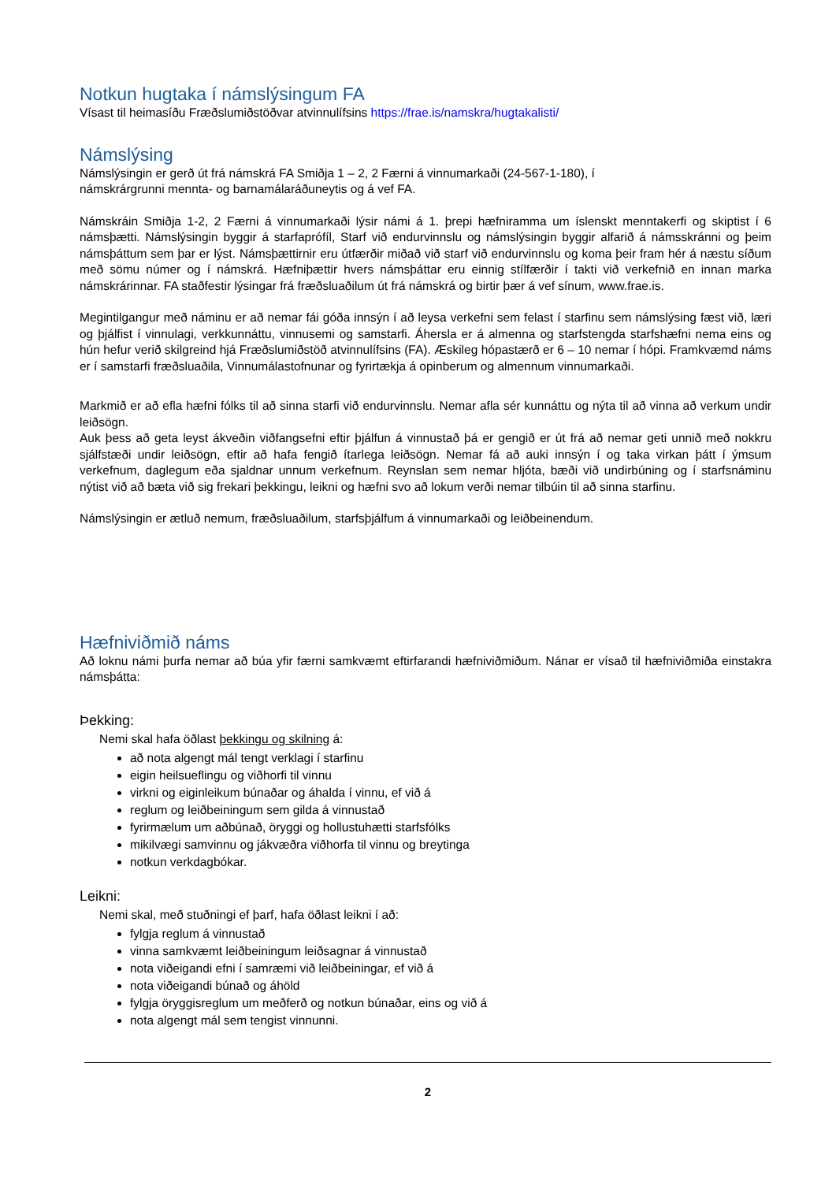Notkun hugtaka í námslýsingum FA
Vísast til heimasíðu Fræðslumiðstöðvar atvinnulífsins https://frae.is/namskra/hugtakalisti/
Námslýsing
Námslýsingin er gerð út frá námskrá FA Smiðja 1 – 2, 2 Færni á vinnumarkaði (24-567-1-180), í
námskrárgrunni mennta- og barnamálaráðuneytis og á vef FA.
Námskráin Smiðja 1-2, 2 Færni á vinnumarkaði lýsir námi á 1. þrepi hæfniramma um íslenskt menntakerfi og skiptist í 6 námsþætti. Námslýsingin byggir á starfaprófíl, Starf við endurvinnslu og námslýsingin byggir alfarið á námsskránni og þeim námsþáttum sem þar er lýst. Námsþættirnir eru útfærðir miðað við starf við endurvinnslu og koma þeir fram hér á næstu síðum með sömu númer og í námskrá. Hæfniþættir hvers námsþáttar eru einnig stílfærðir í takti við verkefnið en innan marka námskrárinnar. FA staðfestir lýsingar frá fræðsluaðilum út frá námskrá og birtir þær á vef sínum, www.frae.is.
Megintilgangur með náminu er að nemar fái góða innsýn í að leysa verkefni sem felast í starfinu sem námslýsing fæst við, læri og þjálfist í vinnulagi, verkkunnáttu, vinnusemi og samstarfi. Áhersla er á almenna og starfstengda starfshæfni nema eins og hún hefur verið skilgreind hjá Fræðslumiðstöð atvinnulífsins (FA). Æskileg hópastærð er 6 – 10 nemar í hópi. Framkvæmd náms er í samstarfi fræðsluaðila, Vinnumálastofnunar og fyrirtækja á opinberum og almennum vinnumarkaði.
Markmið er að efla hæfni fólks til að sinna starfi við endurvinnslu. Nemar afla sér kunnáttu og nýta til að vinna að verkum undir leiðsögn.
Auk þess að geta leyst ákveðin viðfangsefni eftir þjálfun á vinnustað þá er gengið er út frá að nemar geti unnið með nokkru sjálfstæði undir leiðsögn, eftir að hafa fengið ítarlega leiðsögn. Nemar fá að auki innsýn í og taka virkan þátt í ýmsum verkefnum, daglegum eða sjaldnar unnum verkefnum. Reynslan sem nemar hljóta, bæði við undirbúning og í starfsnáminu nýtist við að bæta við sig frekari þekkingu, leikni og hæfni svo að lokum verði nemar tilbúin til að sinna starfinu.
Námslýsingin er ætluð nemum, fræðsluaðilum, starfsþjálfum á vinnumarkaði og leiðbeinendum.
Hæfniviðmið náms
Að loknu námi þurfa nemar að búa yfir færni samkvæmt eftirfarandi hæfniviðmiðum. Nánar er vísað til hæfniviðmiða einstakra námsþátta:
Þekking:
Nemi skal hafa öðlast þekkingu og skilning á:
að nota algengt mál tengt verklagi í starfinu
eigin heilsueflingu og viðhorfi til vinnu
virkni og eiginleikum búnaðar og áhalda í vinnu, ef við á
reglum og leiðbeiningum sem gilda á vinnustað
fyrirmælum um aðbúnað, öryggi og hollustuhætti starfsfólks
mikilvægi samvinnu og jákvæðra viðhorfa til vinnu og breytinga
notkun verkdagbókar.
Leikni:
Nemi skal, með stuðningi ef þarf, hafa öðlast leikni í að:
fylgja reglum á vinnustað
vinna samkvæmt leiðbeiningum leiðsagnar á vinnustað
nota viðeigandi efni í samræmi við leiðbeiningar, ef við á
nota viðeigandi búnað og áhöld
fylgja öryggisreglum um meðferð og notkun búnaðar, eins og við á
nota algengt mál sem tengist vinnunni.
2